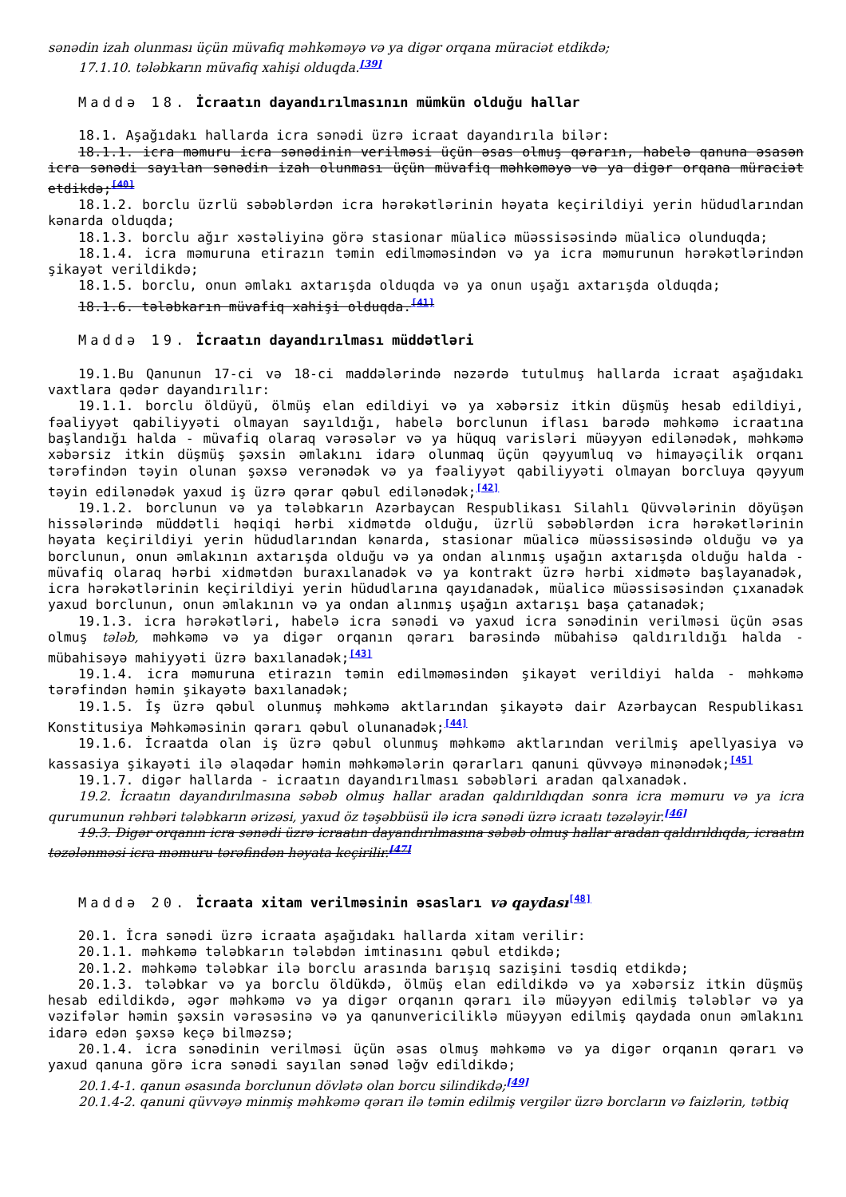sənədin izah olunması üçün müvafiq məhkəməyə və ya digər orqana müraciət etdikdə;
17.1.10. tələbkarın müvafiq xahişi olduqda.<sup>[39]</sup>
Maddə 18. İcraatın dayandırılmasının mümkün olduğu hallar
18.1. Aşağıdakı hallarda icra sənədi üzrə icraat dayandırıla bilər:
18.1.1. icra məmuru icra sənədinin verilməsi üçün əsas olmuş qərarın, habelə qanuna əsasən icra sənədi sayılan sənədin izah olunması üçün müvafiq məhkəməyə və ya digər orqana müraciət etdikdə;<sup>[40]</sup>
18.1.2. borclu üzrlü səbəblərdən icra hərəkətlərinin həyata keçirildiyi yerin hüdudlarından kənarda olduqda;
18.1.3. borclu ağır xəstəliyinə görə stasionar müalicə müəssisəsində müalicə olunduqda;
18.1.4. icra məmuruna etirazın təmin edilməməsindən və ya icra məmurunun hərəkətlərindən şikayət verildikdə;
18.1.5. borclu, onun əmlakı axtarışda olduqda və ya onun uşağı axtarışda olduqda;
18.1.6. tələbkarın müvafiq xahişi olduqda.<sup>[41]</sup>
Maddə 19. İcraatın dayandırılması müddətləri
19.1.Bu Qanunun 17-ci və 18-ci maddələrində nəzərdə tutulmuş hallarda icraat aşağıdakı vaxtlara qədər dayandırılır:
19.1.1. borclu öldüyü, ölmüş elan edildiyi və ya xəbərsiz itkin düşmüş hesab edildiyi, fəaliyyət qabiliyyəti olmayan sayıldığı, habelə borclunun iflası barədə məhkəmə icraatına başlandığı halda - müvafiq olaraq vərəsələr və ya hüquq varisləri müəyyən edilənədək, məhkəmə xəbərsiz itkin düşmüş şəxsin əmlakını idarə olunmaq üçün qəyyumluq və himayəçilik orqanı tərəfindən təyin olunan şəxsə verənədək və ya fəaliyyət qabiliyyəti olmayan borcluya qəyyum təyin edilənədək yaxud iş üzrə qərar qəbul edilənədək;<sup>[42]</sup>
19.1.2. borclunun və ya tələbkarın Azərbaycan Respublikası Silahlı Qüvvələrinin döyüşən hissələrində müddətli həqiqi hərbi xidmətdə olduğu, üzrlü səbəblərdən icra hərəkətlərinin həyata keçirildiyi yerin hüdudlarından kənarda, stasionar müalicə müəssisəsində olduğu və ya borclunun, onun əmlakının axtarışda olduğu və ya ondan alınmış uşağın axtarışda olduğu halda - müvafiq olaraq hərbi xidmətdən buraxılanadək və ya kontrakt üzrə hərbi xidmətə başlayanadək, icra hərəkətlərinin keçirildiyi yerin hüdudlarına qayıdanadək, müalicə müəssisəsindən çıxanadək yaxud borclunun, onun əmlakının və ya ondan alınmış uşağın axtarışı başa çatanadək;
19.1.3. icra hərəkətləri, habelə icra sənədi və yaxud icra sənədinin verilməsi üçün əsas olmuş tələb, məhkəmə və ya digər orqanın qərarı barəsində mübahisə qaldırıldığı halda - mübahisəyə mahiyyəti üzrə baxılanadək;<sup>[43]</sup>
19.1.4. icra məmuruna etirazın təmin edilməməsindən şikayət verildiyi halda - məhkəmə tərəfindən həmin şikayətə baxılanadək;
19.1.5. İş üzrə qəbul olunmuş məhkəmə aktlarından şikayətə dair Azərbaycan Respublikası Konstitusiya Məhkəməsinin qərarı qəbul olunanadək;<sup>[44]</sup>
19.1.6. İcraatda olan iş üzrə qəbul olunmuş məhkəmə aktlarından verilmiş apellyasiya və kassasiya şikayəti ilə əlaqədar həmin məhkəmələrin qərarları qanuni qüvvəyə minənədək;<sup>[45]</sup>
19.1.7. digər hallarda - icraatın dayandırılması səbəbləri aradan qalxanadək.
19.2. İcraatın dayandırılmasına səbəb olmuş hallar aradan qaldırıldıqdan sonra icra məmuru və ya icra qurumunun rəhbəri tələbkarın ərizəsi, yaxud öz təşəbbüsü ilə icra sənədi üzrə icraatı təzələyir.<sup>[46]</sup>
19.3. Digər orqanın icra sənədi üzrə icraatın dayandırılmasına səbəb olmuş hallar aradan qaldırıldıqda, icraatın təzələnməsi icra məmuru tərəfindən həyata keçirilir.<sup>[47]</sup>
Maddə 20. İcraata xitam verilməsinin əsasları və qaydası<sup>[48]</sup>
20.1. İcra sənədi üzrə icraata aşağıdakı hallarda xitam verilir:
20.1.1. məhkəmə tələbkarın tələbdən imtinasını qəbul etdikdə;
20.1.2. məhkəmə tələbkar ilə borclu arasında barışıq sazişini təsdiq etdikdə;
20.1.3. tələbkar və ya borclu öldükdə, ölmüş elan edildikdə və ya xəbərsiz itkin düşmüş hesab edildikdə, əgər məhkəmə və ya digər orqanın qərarı ilə müəyyən edilmiş tələblər və ya vəzifələr həmin şəxsin vərəsəsinə və ya qanunvericiliklə müəyyən edilmiş qaydada onun əmlakını idarə edən şəxsə keçə bilməzsə;
20.1.4. icra sənədinin verilməsi üçün əsas olmuş məhkəmə və ya digər orqanın qərarı və yaxud qanuna görə icra sənədi sayılan sənəd ləğv edildikdə;
20.1.4-1. qanun əsasında borclunun dövlətə olan borcu silindikdə;<sup>[49]</sup>
20.1.4-2. qanuni qüvvəyə minmiş məhkəmə qərarı ilə təmin edilmiş vergilər üzrə borcların və faizlərin, tətbiq